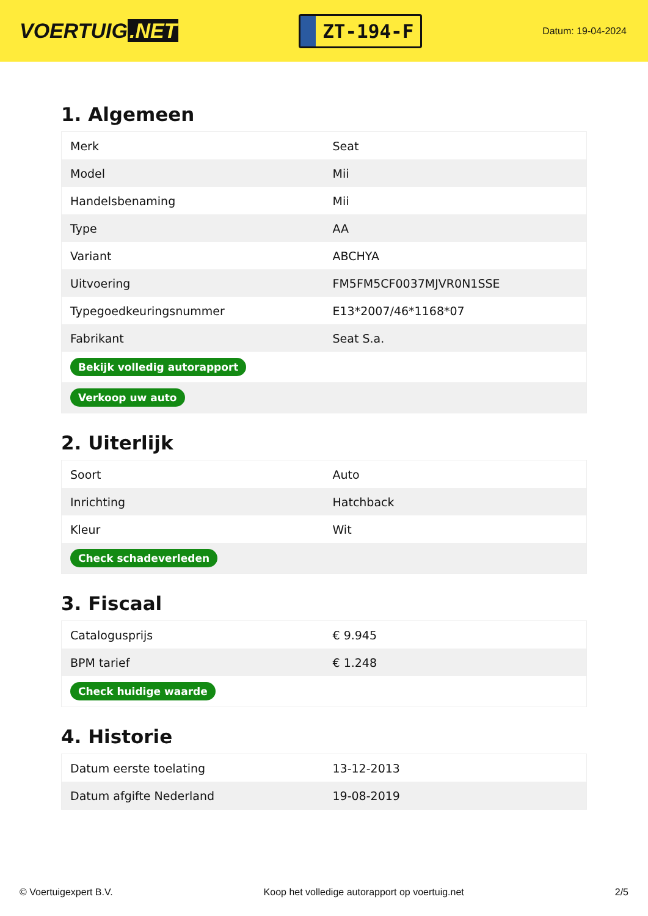VOERTUIG.NET
ZT-194-F
Datum: 19-04-2024
1. Algemeen
| Merk | Seat |
| Model | Mii |
| Handelsbenaming | Mii |
| Type | AA |
| Variant | ABCHYA |
| Uitvoering | FM5FM5CF0037MJVR0N1SSE |
| Typegoedkeuringsnummer | E13*2007/46*1168*07 |
| Fabrikant | Seat S.a. |
| Bekijk volledig autorapport | |
| Verkoop uw auto | |
2. Uiterlijk
| Soort | Auto |
| Inrichting | Hatchback |
| Kleur | Wit |
| Check schadeverleden | |
3. Fiscaal
| Catalogusprijs | € 9.945 |
| BPM tarief | € 1.248 |
| Check huidige waarde | |
4. Historie
| Datum eerste toelating | 13-12-2013 |
| Datum afgifte Nederland | 19-08-2019 |
© Voertuigexpert B.V. Koop het volledige autorapport op voertuig.net 2/5